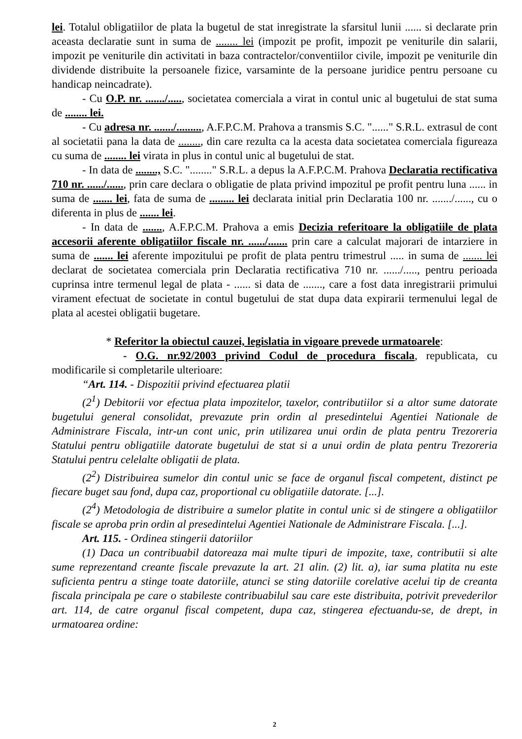lei. Totalul obligatiilor de plata la bugetul de stat inregistrate la sfarsitul lunii ...... si declarate prin aceasta declaratie sunt in suma de ........ lei (impozit pe profit, impozit pe veniturile din salarii, impozit pe veniturile din activitati in baza contractelor/conventiilor civile, impozit pe veniturile din dividende distribuite la persoanele fizice, varsaminte de la persoane juridice pentru persoane cu handicap neincadrate).
- Cu O.P. nr. ......./....., societatea comerciala a virat in contul unic al bugetului de stat suma de ........ lei.
- Cu adresa nr. ......./........., A.F.P.C.M. Prahova a transmis S.C. "......" S.R.L. extrasul de cont al societatii pana la data de ........, din care rezulta ca la acesta data societatea comerciala figureaza cu suma de ........ lei virata in plus in contul unic al bugetului de stat.
- In data de ........, S.C. "........" S.R.L. a depus la A.F.P.C.M. Prahova Declaratia rectificativa 710 nr. ....../......, prin care declara o obligatie de plata privind impozitul pe profit pentru luna ...... in suma de ....... lei, fata de suma de ......... lei declarata initial prin Declaratia 100 nr. ......./......, cu o diferenta in plus de ....... lei.
- In data de ......., A.F.P.C.M. Prahova a emis Decizia referitoare la obligatiile de plata accesorii aferente obligatiilor fiscale nr. ....../....... prin care a calculat majorari de intarziere in suma de ....... lei aferente impozitului pe profit de plata pentru trimestrul ..... in suma de ....... lei declarat de societatea comerciala prin Declaratia rectificativa 710 nr. ....../....., pentru perioada cuprinsa intre termenul legal de plata - ...... si data de ......., care a fost data inregistrarii primului virament efectuat de societate in contul bugetului de stat dupa data expirarii termenului legal de plata al acestei obligatii bugetare.
* Referitor la obiectul cauzei, legislatia in vigoare prevede urmatoarele:
- O.G. nr.92/2003 privind Codul de procedura fiscala, republicata, cu modificarile si completarile ulterioare:
“Art. 114. - Dispozitii privind efectuarea platii
(2<sup>1</sup>) Debitorii vor efectua plata impozitelor, taxelor, contributiilor si a altor sume datorate bugetului general consolidat, prevazute prin ordin al presedintelui Agentiei Nationale de Administrare Fiscala, intr-un cont unic, prin utilizarea unui ordin de plata pentru Trezoreria Statului pentru obligatiile datorate bugetului de stat si a unui ordin de plata pentru Trezoreria Statului pentru celelalte obligatii de plata.
(2<sup>2</sup>) Distribuirea sumelor din contul unic se face de organul fiscal competent, distinct pe fiecare buget sau fond, dupa caz, proportional cu obligatiile datorate. [...].
(2<sup>4</sup>) Metodologia de distribuire a sumelor platite in contul unic si de stingere a obligatiilor fiscale se aproba prin ordin al presedintelui Agentiei Nationale de Administrare Fiscala. [...].
Art. 115. - Ordinea stingerii datoriilor
(1) Daca un contribuabil datoreaza mai multe tipuri de impozite, taxe, contributii si alte sume reprezentand creante fiscale prevazute la art. 21 alin. (2) lit. a), iar suma platita nu este suficienta pentru a stinge toate datoriile, atunci se sting datoriile corelative acelui tip de creanta fiscala principala pe care o stabileste contribuabilul sau care este distribuita, potrivit prevederilor art. 114, de catre organul fiscal competent, dupa caz, stingerea efectuandu-se, de drept, in urmatoarea ordine:
2